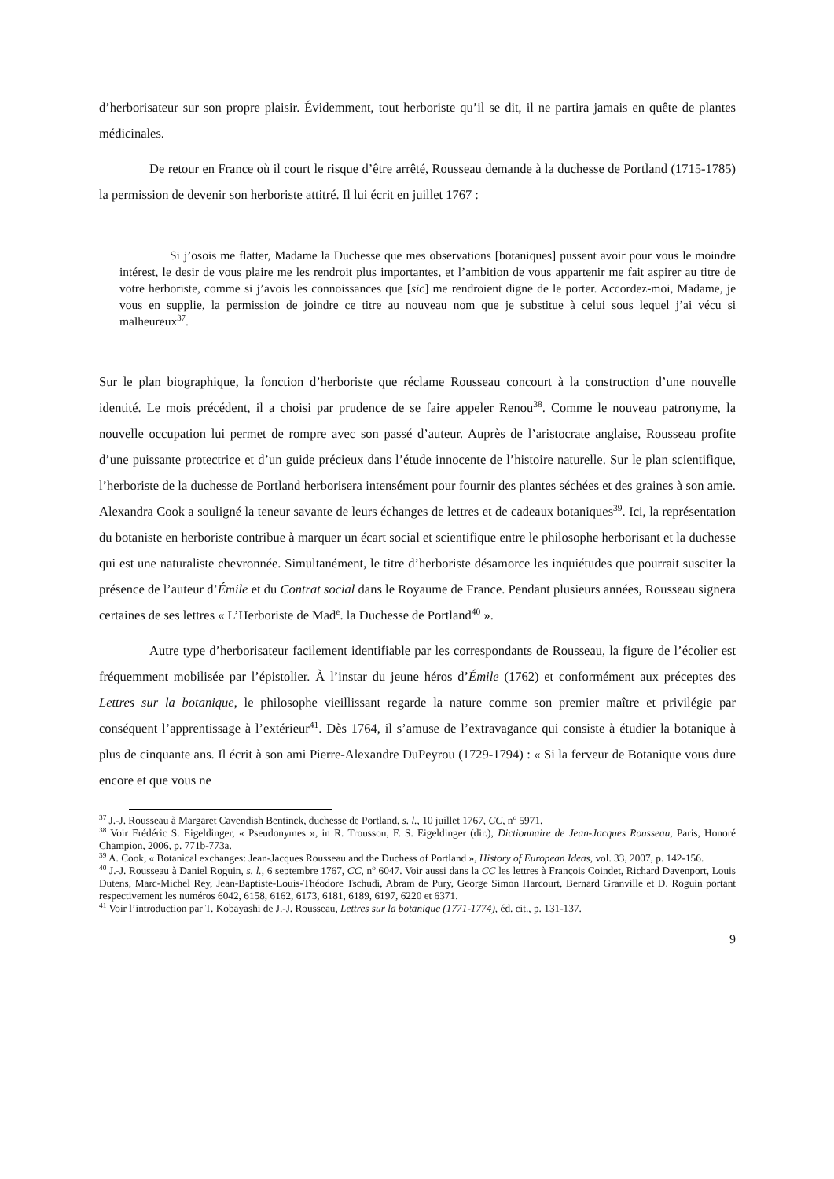d’herborisateur sur son propre plaisir. Évidemment, tout herboriste qu’il se dit, il ne partira jamais en quête de plantes médicinales.
De retour en France où il court le risque d’être arrêté, Rousseau demande à la duchesse de Portland (1715-1785) la permission de devenir son herboriste attitré. Il lui écrit en juillet 1767 :
Si j’osois me flatter, Madame la Duchesse que mes observations [botaniques] pussent avoir pour vous le moindre intérest, le desir de vous plaire me les rendroit plus importantes, et l’ambition de vous appartenir me fait aspirer au titre de votre herboriste, comme si j’avois les connoissances que [sic] me rendroient digne de le porter. Accordez-moi, Madame, je vous en supplie, la permission de joindre ce titre au nouveau nom que je substitue à celui sous lequel j’ai vécu si malheureux<sup>37</sup>.
Sur le plan biographique, la fonction d’herboriste que réclame Rousseau concourt à la construction d’une nouvelle identité. Le mois précédent, il a choisi par prudence de se faire appeler Renou<sup>38</sup>. Comme le nouveau patronyme, la nouvelle occupation lui permet de rompre avec son passé d’auteur. Auprès de l’aristocrate anglaise, Rousseau profite d’une puissante protectrice et d’un guide précieux dans l’étude innocente de l’histoire naturelle. Sur le plan scientifique, l’herboriste de la duchesse de Portland herborisera intensément pour fournir des plantes séchées et des graines à son amie. Alexandra Cook a souligné la teneur savante de leurs échanges de lettres et de cadeaux botaniques<sup>39</sup>. Ici, la représentation du botaniste en herboriste contribue à marquer un écart social et scientifique entre le philosophe herborisant et la duchesse qui est une naturaliste chevronnée. Simultanément, le titre d’herboriste désamorce les inquiétudes que pourrait susciter la présence de l’auteur d’Émile et du Contrat social dans le Royaume de France. Pendant plusieurs années, Rousseau signera certaines de ses lettres « L’Herboriste de Mad<sup>e</sup>. la Duchesse de Portland<sup>40</sup> ».
Autre type d’herborisateur facilement identifiable par les correspondants de Rousseau, la figure de l’écolier est fréquemment mobilisée par l’épistolier. À l’instar du jeune héros d’Émile (1762) et conformément aux préceptes des Lettres sur la botanique, le philosophe vieillissant regarde la nature comme son premier maître et privilégie par conséquent l’apprentissage à l’extérieur<sup>41</sup>. Dès 1764, il s’amuse de l’extravagance qui consiste à étudier la botanique à plus de cinquante ans. Il écrit à son ami Pierre-Alexandre DuPeyrou (1729-1794) : « Si la ferveur de Botanique vous dure encore et que vous ne
<sup>37</sup> J.-J. Rousseau à Margaret Cavendish Bentinck, duchesse de Portland, s. l., 10 juillet 1767, CC, n<sup>o</sup> 5971.
<sup>38</sup> Voir Frédéric S. Eigeldinger, « Pseudonymes », in R. Trousson, F. S. Eigeldinger (dir.), Dictionnaire de Jean-Jacques Rousseau, Paris, Honoré Champion, 2006, p. 771b-773a.
<sup>39</sup> A. Cook, « Botanical exchanges: Jean-Jacques Rousseau and the Duchess of Portland », History of European Ideas, vol. 33, 2007, p. 142-156.
<sup>40</sup> J.-J. Rousseau à Daniel Roguin, s. l., 6 septembre 1767, CC, n<sup>o</sup> 6047. Voir aussi dans la CC les lettres à François Coindet, Richard Davenport, Louis Dutens, Marc-Michel Rey, Jean-Baptiste-Louis-Théodore Tschudi, Abram de Pury, George Simon Harcourt, Bernard Granville et D. Roguin portant respectivement les numéros 6042, 6158, 6162, 6173, 6181, 6189, 6197, 6220 et 6371.
<sup>41</sup> Voir l’introduction par T. Kobayashi de J.-J. Rousseau, Lettres sur la botanique (1771-1774), éd. cit., p. 131-137.
9